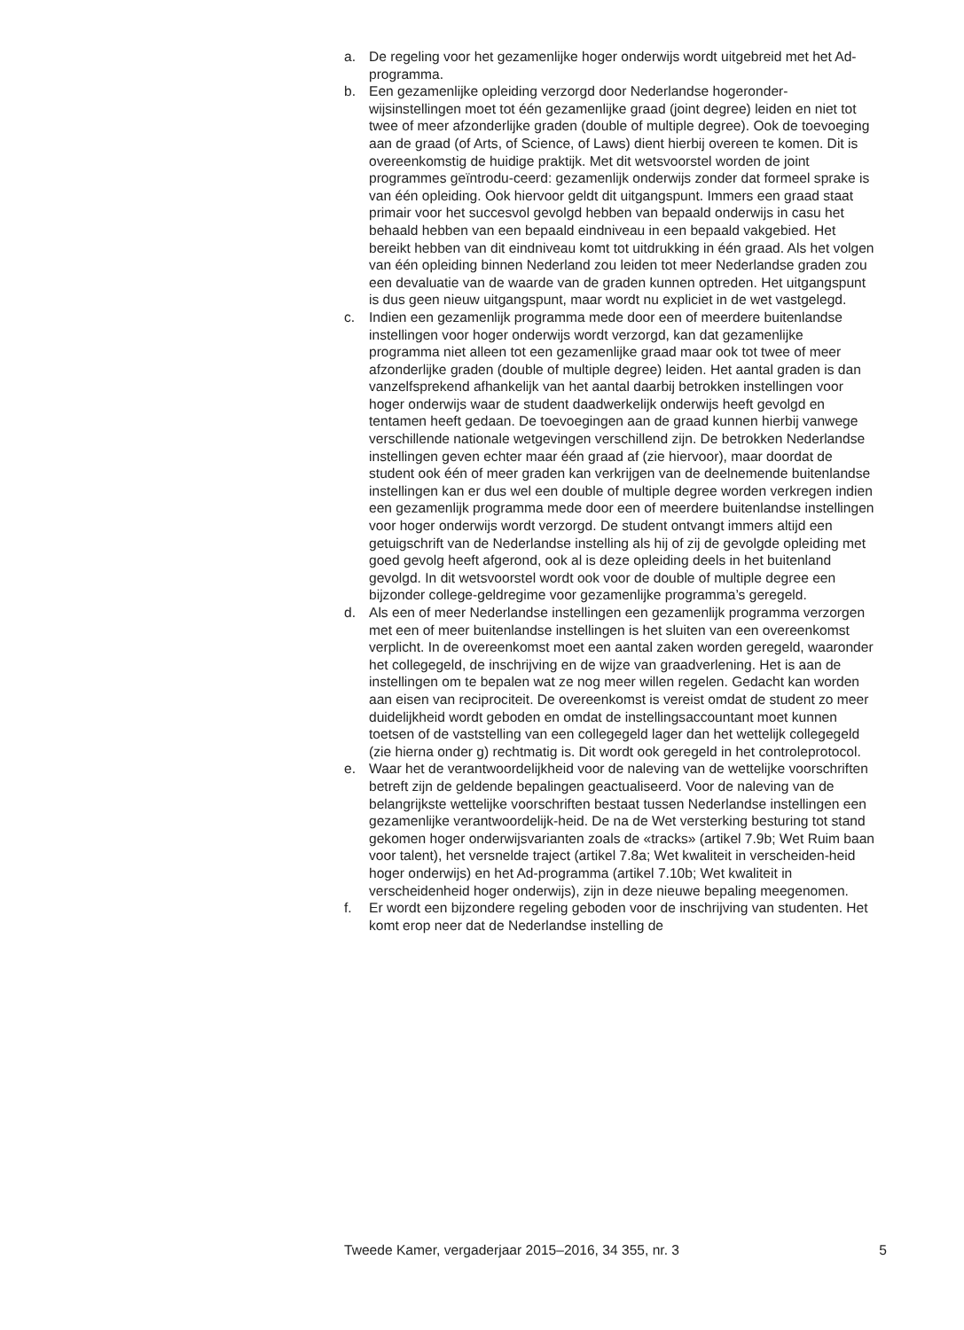a. De regeling voor het gezamenlijke hoger onderwijs wordt uitgebreid met het Ad-programma.
b. Een gezamenlijke opleiding verzorgd door Nederlandse hogeronder-wijsinstellingen moet tot één gezamenlijke graad (joint degree) leiden en niet tot twee of meer afzonderlijke graden (double of multiple degree). Ook de toevoeging aan de graad (of Arts, of Science, of Laws) dient hierbij overeen te komen. Dit is overeenkomstig de huidige praktijk. Met dit wetsvoorstel worden de joint programmes geïntrodu-ceerd: gezamenlijk onderwijs zonder dat formeel sprake is van één opleiding. Ook hiervoor geldt dit uitgangspunt. Immers een graad staat primair voor het succesvol gevolgd hebben van bepaald onderwijs in casu het behaald hebben van een bepaald eindniveau in een bepaald vakgebied. Het bereikt hebben van dit eindniveau komt tot uitdrukking in één graad. Als het volgen van één opleiding binnen Nederland zou leiden tot meer Nederlandse graden zou een devaluatie van de waarde van de graden kunnen optreden. Het uitgangspunt is dus geen nieuw uitgangspunt, maar wordt nu expliciet in de wet vastgelegd.
c. Indien een gezamenlijk programma mede door een of meerdere buitenlandse instellingen voor hoger onderwijs wordt verzorgd, kan dat gezamenlijke programma niet alleen tot een gezamenlijke graad maar ook tot twee of meer afzonderlijke graden (double of multiple degree) leiden. Het aantal graden is dan vanzelfsprekend afhankelijk van het aantal daarbij betrokken instellingen voor hoger onderwijs waar de student daadwerkelijk onderwijs heeft gevolgd en tentamen heeft gedaan. De toevoegingen aan de graad kunnen hierbij vanwege verschillende nationale wetgevingen verschillend zijn. De betrokken Nederlandse instellingen geven echter maar één graad af (zie hiervoor), maar doordat de student ook één of meer graden kan verkrijgen van de deelnemende buitenlandse instellingen kan er dus wel een double of multiple degree worden verkregen indien een gezamenlijk programma mede door een of meerdere buitenlandse instellingen voor hoger onderwijs wordt verzorgd. De student ontvangt immers altijd een getuigschrift van de Nederlandse instelling als hij of zij de gevolgde opleiding met goed gevolg heeft afgerond, ook al is deze opleiding deels in het buitenland gevolgd. In dit wetsvoorstel wordt ook voor de double of multiple degree een bijzonder college-geldregime voor gezamenlijke programma’s geregeld.
d. Als een of meer Nederlandse instellingen een gezamenlijk programma verzorgen met een of meer buitenlandse instellingen is het sluiten van een overeenkomst verplicht. In de overeenkomst moet een aantal zaken worden geregeld, waaronder het collegegeld, de inschrijving en de wijze van graadverlening. Het is aan de instellingen om te bepalen wat ze nog meer willen regelen. Gedacht kan worden aan eisen van reciprociteit. De overeenkomst is vereist omdat de student zo meer duidelijkheid wordt geboden en omdat de instellingsaccountant moet kunnen toetsen of de vaststelling van een collegegeld lager dan het wettelijk collegegeld (zie hierna onder g) rechtmatig is. Dit wordt ook geregeld in het controleprotocol.
e. Waar het de verantwoordelijkheid voor de naleving van de wettelijke voorschriften betreft zijn de geldende bepalingen geactualiseerd. Voor de naleving van de belangrijkste wettelijke voorschriften bestaat tussen Nederlandse instellingen een gezamenlijke verantwoordelijk-heid. De na de Wet versterking besturing tot stand gekomen hoger onderwijsvarianten zoals de «tracks» (artikel 7.9b; Wet Ruim baan voor talent), het versnelde traject (artikel 7.8a; Wet kwaliteit in verscheiden-heid hoger onderwijs) en het Ad-programma (artikel 7.10b; Wet kwaliteit in verscheidenheid hoger onderwijs), zijn in deze nieuwe bepaling meegenomen.
f. Er wordt een bijzondere regeling geboden voor de inschrijving van studenten. Het komt erop neer dat de Nederlandse instelling de
Tweede Kamer, vergaderjaar 2015–2016, 34 355, nr. 3 5